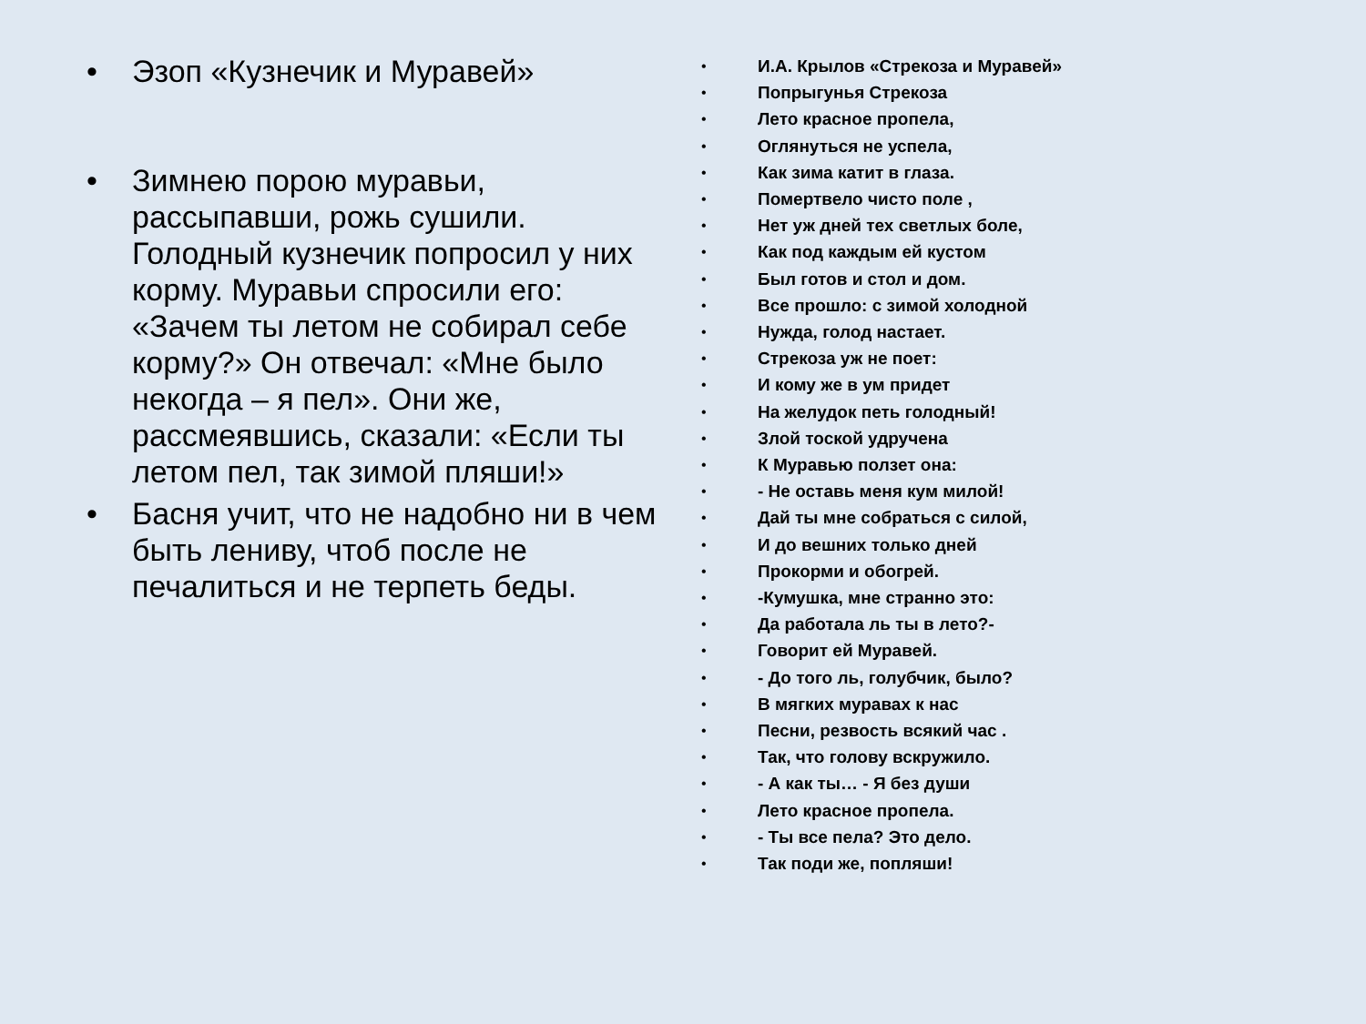• Эзоп «Кузнечик и Муравей»
• Зимнею порою муравьи, рассыпавши, рожь сушили. Голодный кузнечик попросил у них корму. Муравьи спросили его: «Зачем ты летом не собирал себе корму?» Он отвечал: «Мне было некогда – я пел». Они же, рассмеявшись, сказали: «Если ты летом пел, так зимой пляши!»
• Басня учит, что не надобно ни в чем быть лениву, чтоб после не печалиться и не терпеть беды.
• И.А. Крылов «Стрекоза и Муравей»
• Попрыгунья Стрекоза
• Лето красное пропела,
• Оглянуться не успела,
• Как зима катит в глаза.
• Помертвело чисто поле ,
• Нет уж дней тех светлых боле,
• Как под каждым ей кустом
• Был готов и стол и дом.
• Все прошло: с зимой холодной
• Нужда, голод настает.
• Стрекоза уж не поет:
• И кому же в ум придет
• На желудок петь голодный!
• Злой тоской удручена
• К Муравью ползет она:
• - Не оставь меня кум милой!
• Дай ты мне собраться с силой,
• И до вешних только дней
• Прокорми и обогрей.
• -Кумушка, мне странно это:
• Да работала ль ты в лето?-
• Говорит ей Муравей.
• - До того ль, голубчик, было?
• В мягких муравах к нас
• Песни, резвость всякий час .
• Так, что голову вскружило.
• - А как ты… - Я без души
• Лето красное пропела.
• - Ты все пела? Это дело.
• Так поди же, попляши!